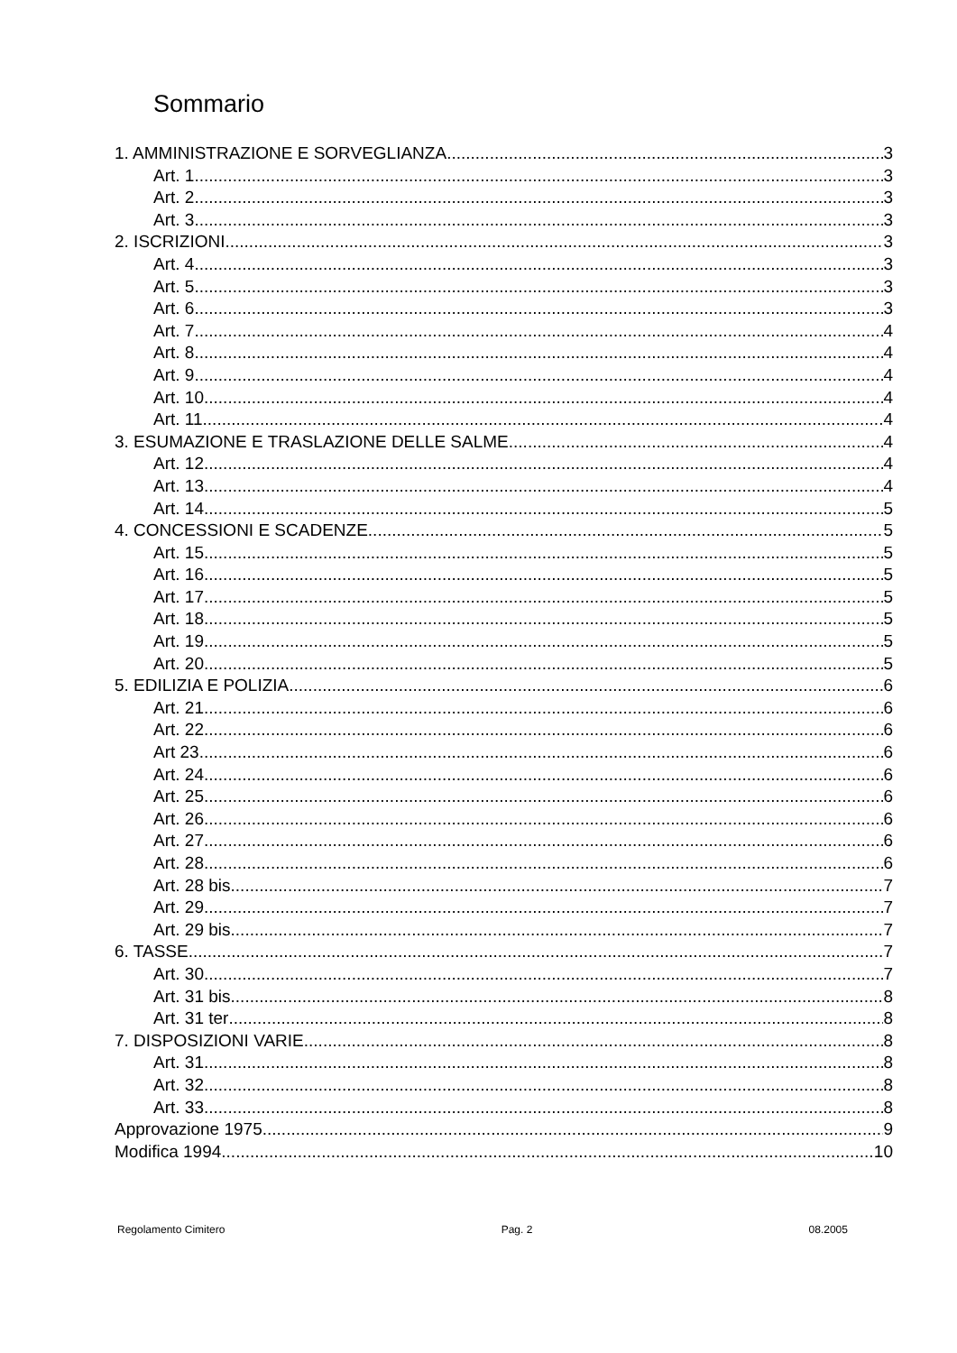Sommario
1. AMMINISTRAZIONE E SORVEGLIANZA 3
Art. 1 3
Art. 2 3
Art. 3 3
2. ISCRIZIONI 3
Art. 4 3
Art. 5 3
Art. 6 3
Art. 7 4
Art. 8 4
Art. 9 4
Art. 10 4
Art. 11 4
3. ESUMAZIONE E TRASLAZIONE DELLE SALME 4
Art. 12 4
Art. 13 4
Art. 14 5
4. CONCESSIONI E SCADENZE 5
Art. 15 5
Art. 16 5
Art. 17 5
Art. 18 5
Art. 19 5
Art. 20 5
5. EDILIZIA E POLIZIA 6
Art. 21 6
Art. 22 6
Art 23 6
Art. 24 6
Art. 25 6
Art. 26 6
Art. 27 6
Art. 28 6
Art. 28 bis 7
Art. 29 7
Art. 29 bis 7
6. TASSE 7
Art. 30 7
Art. 31 bis 8
Art. 31 ter 8
7. DISPOSIZIONI VARIE 8
Art. 31 8
Art. 32 8
Art. 33 8
Approvazione 1975 9
Modifica 1994 10
Regolamento Cimitero Pag. 2 08.2005